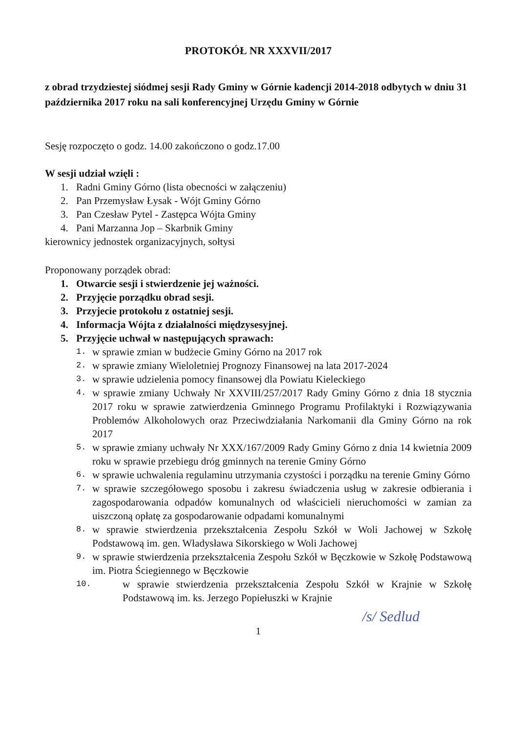PROTOKÓŁ NR XXXVII/2017
z obrad trzydziestej siódmej sesji Rady Gminy w Górnie kadencji 2014-2018 odbytych w dniu 31 października 2017 roku na sali konferencyjnej Urzędu Gminy w Górnie
Sesję rozpoczęto o godz. 14.00 zakończono o godz.17.00
W sesji udział wzięli :
1. Radni Gminy Górno (lista obecności w załączeniu)
2. Pan Przemysław Łysak - Wójt Gminy Górno
3. Pan Czesław Pytel - Zastępca Wójta Gminy
4. Pani Marzanna Jop – Skarbnik Gminy
kierownicy jednostek organizacyjnych, sołtysi
Proponowany porządek obrad:
1. Otwarcie sesji i stwierdzenie jej ważności.
2. Przyjęcie porządku obrad sesji.
3. Przyjecie protokołu z ostatniej sesji.
4. Informacja Wójta z działalności międzysesyjnej.
5. Przyjęcie uchwał w następujących sprawach:
1. w sprawie zmian w budżecie Gminy Górno na 2017 rok
2. w sprawie zmiany Wieloletniej Prognozy Finansowej na lata 2017-2024
3. w sprawie udzielenia pomocy finansowej dla Powiatu Kieleckiego
4. w sprawie zmiany Uchwały Nr XXVIII/257/2017 Rady Gminy Górno z dnia 18 stycznia 2017 roku w sprawie zatwierdzenia Gminnego Programu Profilaktyki i Rozwiązywania Problemów Alkoholowych oraz Przeciwdziałania Narkomanii dla Gminy Górno na rok 2017
5. w sprawie zmiany uchwały Nr XXX/167/2009 Rady Gminy Górno z dnia 14 kwietnia 2009 roku w sprawie przebiegu dróg gminnych na terenie Gminy Górno
6. w sprawie uchwalenia regulaminu utrzymania czystości i porządku na terenie Gminy Górno
7. w sprawie szczegółowego sposobu i zakresu świadczenia usług w zakresie odbierania i zagospodarowania odpadów komunalnych od właścicieli nieruchomości w zamian za uiszczoną opłatę za gospodarowanie odpadami komunalnymi
8. w sprawie stwierdzenia przekształcenia Zespołu Szkół w Woli Jachowej w Szkołę Podstawową im. gen. Władysława Sikorskiego w Woli Jachowej
9. w sprawie stwierdzenia przekształcenia Zespołu Szkół w Bęczkowie w Szkołę Podstawową im. Piotra Ściegiennego w Bęczkowie
10. w sprawie stwierdzenia przekształcenia Zespołu Szkół w Krajnie w Szkołę Podstawową im. ks. Jerzego Popiełuszki w Krajnie
1
/s/ Sedlud